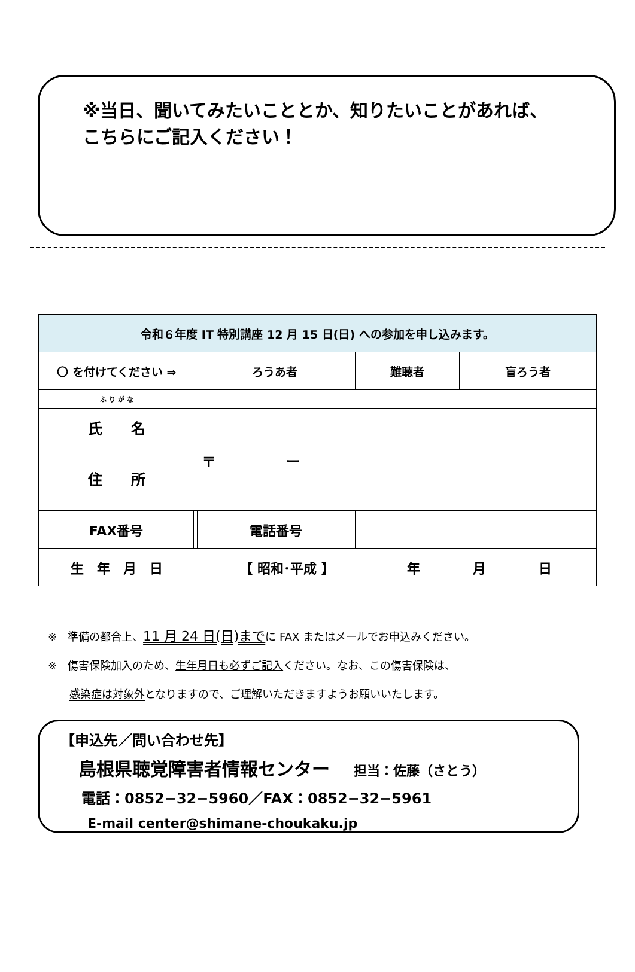※当日、聞いてみたいこととか、知りたいことがあれば、
こちらにご記入ください！
| 令和６年度 IT 特別講座 12 月 15 日(日) への参加を申し込みます。 | | | | | |
| --- | --- | --- | --- | --- | --- |
| 〇 を付けてください ⇒ | | ろうあ者 | | 難聴者 | 盲ろう者 |
| ふ り が な | | | | | |
| 氏 名 | | | | | |
| 住 所 | | 〒 ー | | | |
| FAX番号 | | | 電話番号 | | |
| 生 年 月 日 | | 【 昭和･平成 】 年 月 日 | | | |
※　準備の都合上、11 月 24 日(日)までに FAX またはメールでお申込みください。
※　傷害保険加入のため、生年月日も必ずご記入ください。なお、この傷害保険は、
　　感染症は対象外となりますので、ご理解いただきますようお願いいたします。
【申込先／問い合わせ先】
島根県聴覚障害者情報センター 担当：佐藤（さとう）
電話：0852−32−5960／FAX：0852−32−5961
E-mail center@shimane-choukaku.jp